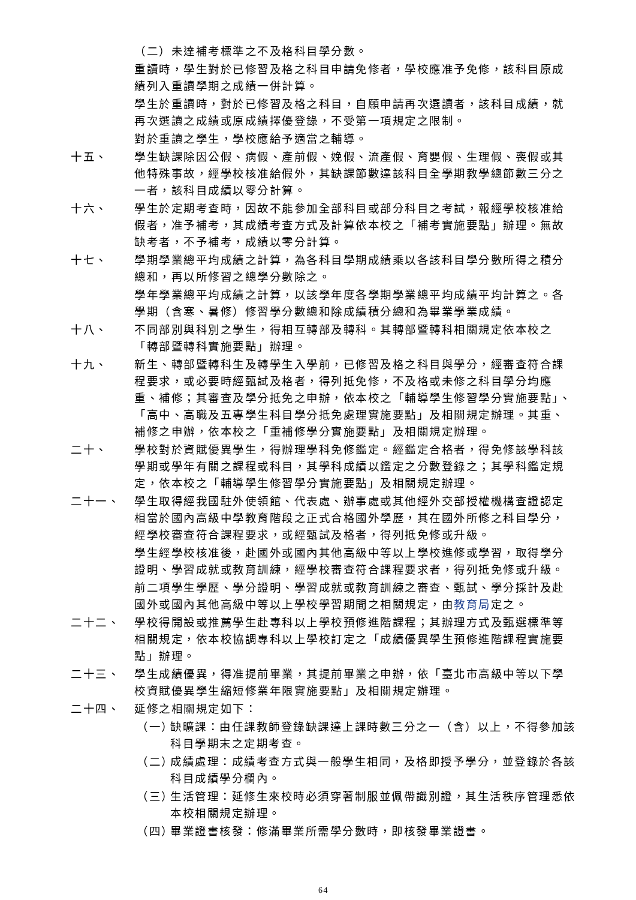（二）未達補考標準之不及格科目學分數。
重讀時，學生對於已修習及格之科目申請免修者，學校應准予免修，該科目原成績列入重讀學期之成績一併計算。
學生於重讀時，對於已修習及格之科目，自願申請再次選讀者，該科目成績，就再次選讀之成績或原成績擇優登錄，不受第一項規定之限制。
對於重讀之學生，學校應給予適當之輔導。
十五、 學生缺課除因公假、病假、產前假、娩假、流產假、育嬰假、生理假、喪假或其他特殊事故，經學校核准給假外，其缺課節數達該科目全學期教學總節數三分之一者，該科目成績以零分計算。
十六、 學生於定期考查時，因故不能參加全部科目或部分科目之考試，報經學校核准給假者，准予補考，其成績考查方式及計算依本校之「補考實施要點」辦理。無故缺考者，不予補考，成績以零分計算。
十七、 學期學業總平均成績之計算，為各科目學期成績乘以各該科目學分數所得之積分總和，再以所修習之總學分數除之。
學年學業總平均成績之計算，以該學年度各學期學業總平均成績平均計算之。各學期（含寒、暑修）修習學分數總和除成績積分總和為畢業學業成績。
十八、 不同部別與科別之學生，得相互轉部及轉科。其轉部暨轉科相關規定依本校之「轉部暨轉科實施要點」辦理。
十九、 新生、轉部暨轉科生及轉學生入學前，已修習及格之科目與學分，經審查符合課程要求，或必要時經甄試及格者，得列抵免修，不及格或未修之科目學分均應重、補修；其審查及學分抵免之申辦，依本校之「輔導學生修習學分實施要點」、「高中、高職及五專學生科目學分抵免處理實施要點」及相關規定辦理。其重、補修之申辦，依本校之「重補修學分實施要點」及相關規定辦理。
二十、 學校對於資賦優異學生，得辦理學科免修鑑定。經鑑定合格者，得免修該學科該學期或學年有關之課程或科目，其學科成績以鑑定之分數登錄之；其學科鑑定規定，依本校之「輔導學生修習學分實施要點」及相關規定辦理。
二十一、 學生取得經我國駐外使領館、代表處、辦事處或其他經外交部授權機構查證認定相當於國內高級中學教育階段之正式合格國外學歷，其在國外所修之科目學分，經學校審查符合課程要求，或經甄試及格者，得列抵免修或升級。
學生經學校核准後，赴國外或國內其他高級中等以上學校進修或學習，取得學分證明、學習成就或教育訓練，經學校審查符合課程要求者，得列抵免修或升級。
前二項學生學歷、學分證明、學習成就或教育訓練之審查、甄試、學分採計及赴國外或國內其他高級中等以上學校學習期間之相關規定，由教育局定之。
二十二、 學校得開設或推薦學生赴專科以上學校預修進階課程；其辦理方式及甄選標準等相關規定，依本校協調專科以上學校訂定之「成績優異學生預修進階課程實施要點」辦理。
二十三、 學生成績優異，得准提前畢業，其提前畢業之申辦，依「臺北市高級中等以下學校資賦優異學生縮短修業年限實施要點」及相關規定辦理。
二十四、 延修之相關規定如下：
（一）
缺曠課：由任課教師登錄缺課達上課時數三分之一（含）以上，不得參加該科目學期末之定期考查。
（二）
成績處理：成績考查方式與一般學生相同，及格即授予學分，並登錄於各該科目成績學分欄內。
（三）
生活管理：延修生來校時必須穿著制服並佩帶識別證，其生活秩序管理悉依本校相關規定辦理。
（四）
畢業證書核發：修滿畢業所需學分數時，即核發畢業證書。
64